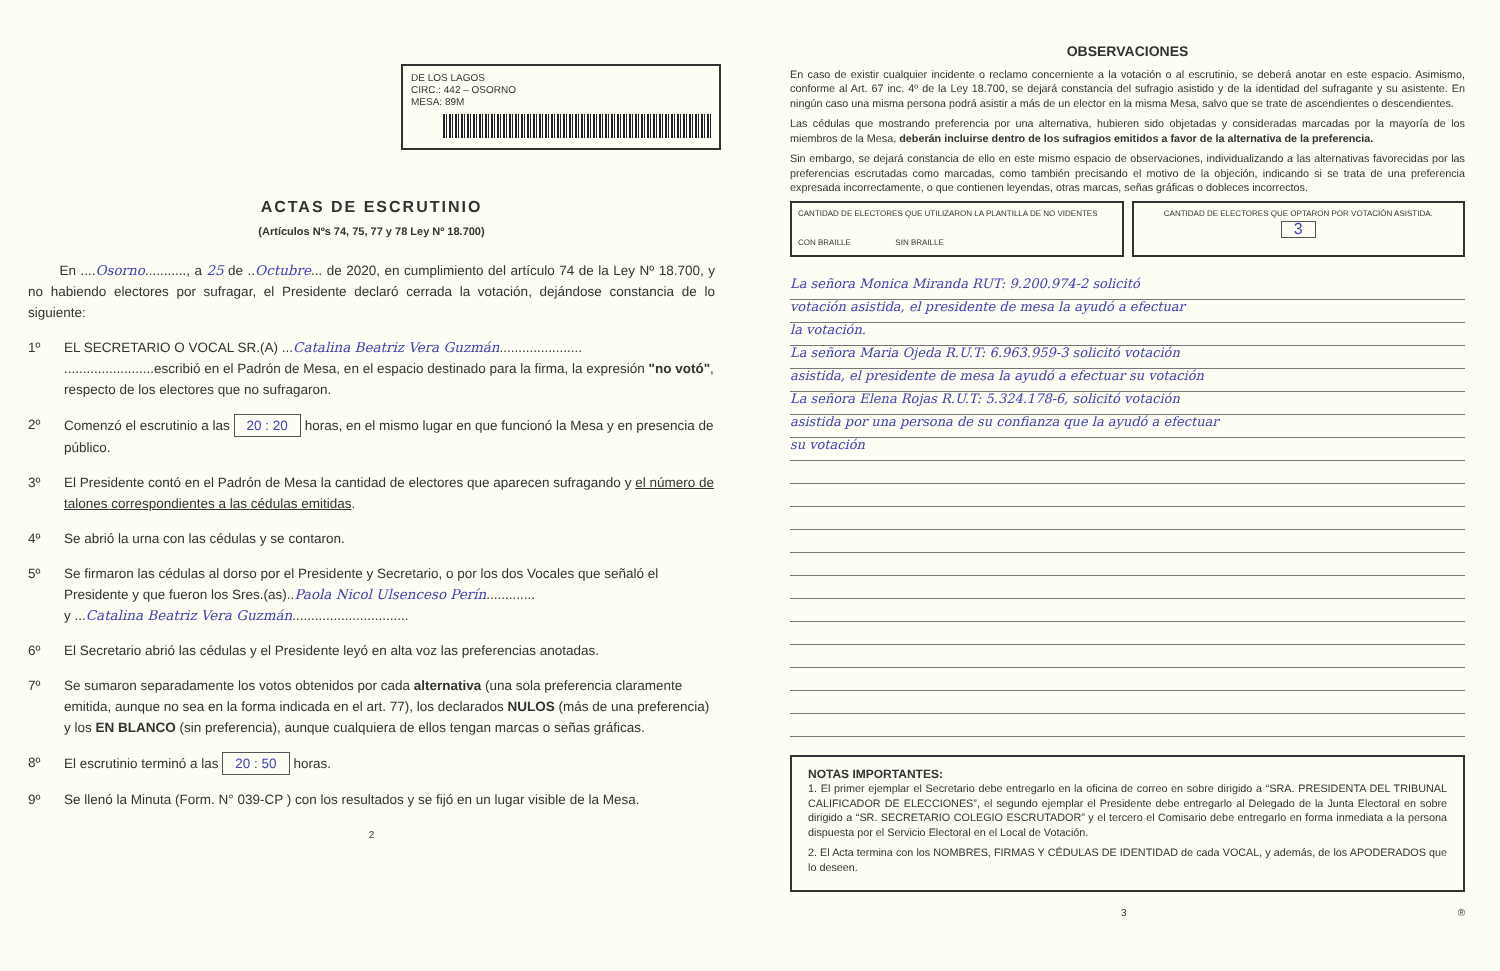DE LOS LAGOS
CIRC.: 442 – OSORNO
MESA: 89M
ACTAS DE ESCRUTINIO
(Artículos Nºs 74, 75, 77 y 78 Ley Nº 18.700)
En ....Osorno..........., a 25 de ..Octubre... de 2020, en cumplimiento del artículo 74 de la Ley Nº 18.700, y no habiendo electores por sufragar, el Presidente declaró cerrada la votación, dejándose constancia de lo siguiente:
1º EL SECRETARIO O VOCAL SR.(A) ...Catalina Beatriz Vera Guzmán...................... ........................escribió en el Padrón de Mesa, en el espacio destinado para la firma, la expresión "no votó", respecto de los electores que no sufragaron.
2º Comenzó el escrutinio a las 20 : 20 horas, en el mismo lugar en que funcionó la Mesa y en presencia de público.
3º El Presidente contó en el Padrón de Mesa la cantidad de electores que aparecen sufragando y el número de talones correspondientes a las cédulas emitidas.
4º Se abrió la urna con las cédulas y se contaron.
5º Se firmaron las cédulas al dorso por el Presidente y Secretario, o por los dos Vocales que señaló el Presidente y que fueron los Sres.(as)..Paola Nicol Ulsenceso Perín.............
y ...Catalina Beatriz Vera Guzmán...............................
6º El Secretario abrió las cédulas y el Presidente leyó en alta voz las preferencias anotadas.
7º Se sumaron separadamente los votos obtenidos por cada alternativa (una sola preferencia claramente emitida, aunque no sea en la forma indicada en el art. 77), los declarados NULOS (más de una preferencia) y los EN BLANCO (sin preferencia), aunque cualquiera de ellos tengan marcas o señas gráficas.
8º El escrutinio terminó a las 20 : 50 horas.
9º Se llenó la Minuta (Form. N° 039-CP ) con los resultados y se fijó en un lugar visible de la Mesa.
2
OBSERVACIONES
En caso de existir cualquier incidente o reclamo concerniente a la votación o al escrutinio, se deberá anotar en este espacio. Asimismo, conforme al Art. 67 inc. 4º de la Ley 18.700, se dejará constancia del sufragio asistido y de la identidad del sufragante y su asistente. En ningún caso una misma persona podrá asistir a más de un elector en la misma Mesa, salvo que se trate de ascendientes o descendientes.
Las cédulas que mostrando preferencia por una alternativa, hubieren sido objetadas y consideradas marcadas por la mayoría de los miembros de la Mesa, deberán incluirse dentro de los sufragios emitidos a favor de la alternativa de la preferencia.
Sin embargo, se dejará constancia de ello en este mismo espacio de observaciones, individualizando a las alternativas favorecidas por las preferencias escrutadas como marcadas, como también precisando el motivo de la objeción, indicando si se trata de una preferencia expresada incorrectamente, o que contienen leyendas, otras marcas, señas gráficas o dobleces incorrectos.
CANTIDAD DE ELECTORES QUE UTILIZARON LA PLANTILLA DE NO VIDENTES
CON BRAILLE SIN BRAILLE
CANTIDAD DE ELECTORES QUE OPTARON POR VOTACIÓN ASISTIDA.
3
La señora Monica Miranda RUT: 9.200.974-2 solicitó
votación asistida, el presidente de mesa la ayudó a efectuar
la votación.
La señora Maria Ojeda R.U.T: 6.963.959-3 solicitó votación
asistida, el presidente de mesa la ayudó a efectuar su votación
La señora Elena Rojas R.U.T: 5.324.178-6, solicitó votación
asistida por una persona de su confianza que la ayudó a efectuar
su votación
NOTAS IMPORTANTES:
1. El primer ejemplar el Secretario debe entregarlo en la oficina de correo en sobre dirigido a “SRA. PRESIDENTA DEL TRIBUNAL CALIFICADOR DE ELECCIONES”, el segundo ejemplar el Presidente debe entregarlo al Delegado de la Junta Electoral en sobre dirigido a “SR. SECRETARIO COLEGIO ESCRUTADOR” y el tercero el Comisario debe entregarlo en forma inmediata a la persona dispuesta por el Servicio Electoral en el Local de Votación.
2. El Acta termina con los NOMBRES, FIRMAS Y CÉDULAS DE IDENTIDAD de cada VOCAL, y además, de los APODERADOS que lo deseen.
3 ®